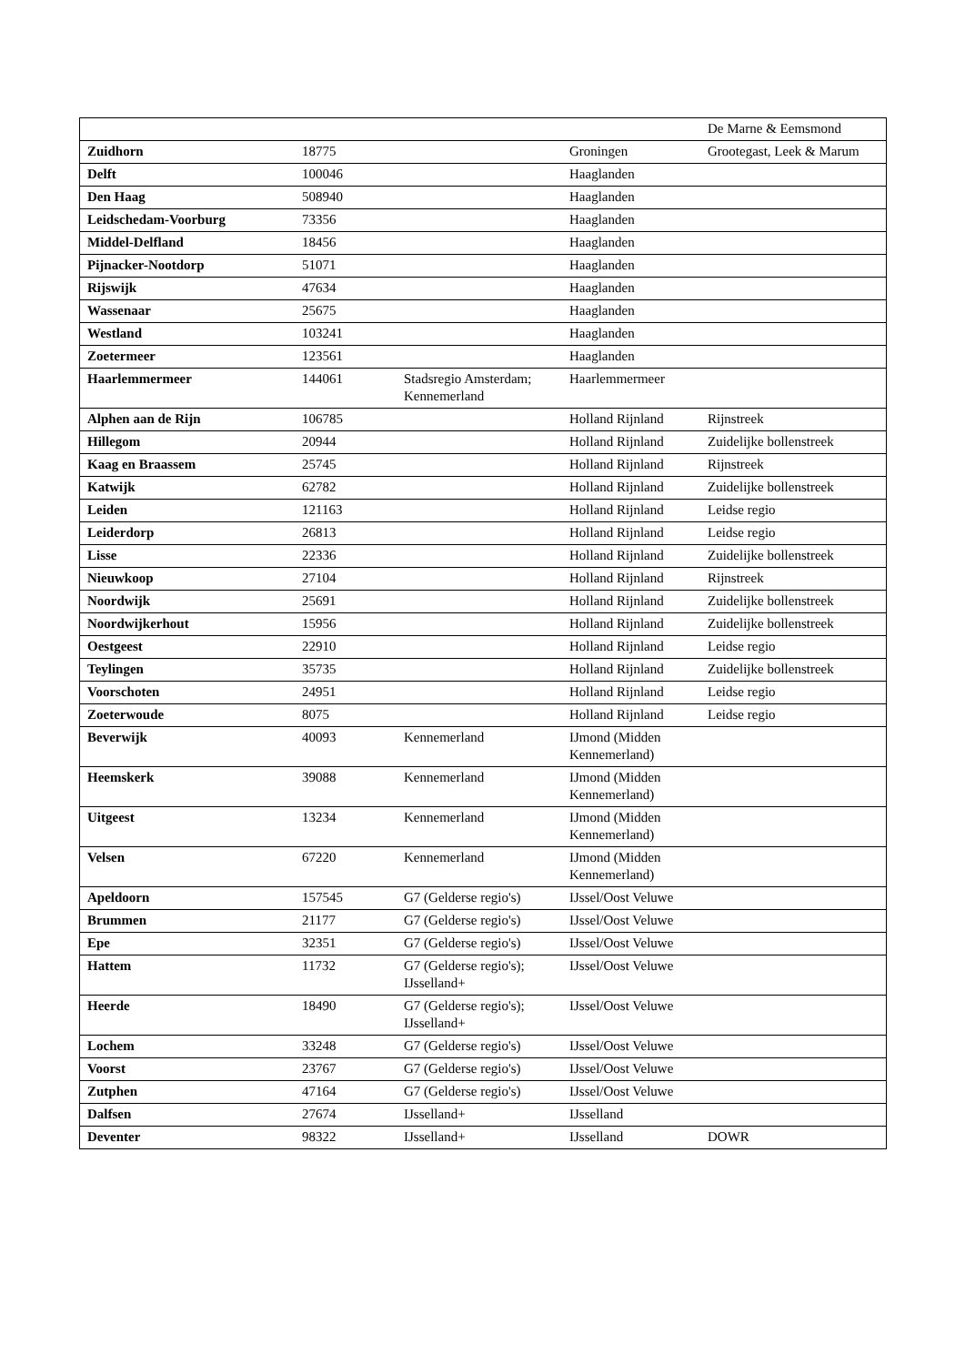| | | | | De Marne & Eemsmond |
| Zuidhorn | 18775 | | Groningen | Grootegast, Leek & Marum |
| Delft | 100046 | | Haaglanden | |
| Den Haag | 508940 | | Haaglanden | |
| Leidschedam-Voorburg | 73356 | | Haaglanden | |
| Middel-Delfland | 18456 | | Haaglanden | |
| Pijnacker-Nootdorp | 51071 | | Haaglanden | |
| Rijswijk | 47634 | | Haaglanden | |
| Wassenaar | 25675 | | Haaglanden | |
| Westland | 103241 | | Haaglanden | |
| Zoetermeer | 123561 | | Haaglanden | |
| Haarlemmermeer | 144061 | Stadsregio Amsterdam; Kennemerland | Haarlemmermeer | |
| Alphen aan de Rijn | 106785 | | Holland Rijnland | Rijnstreek |
| Hillegom | 20944 | | Holland Rijnland | Zuidelijke bollenstreek |
| Kaag en Braassem | 25745 | | Holland Rijnland | Rijnstreek |
| Katwijk | 62782 | | Holland Rijnland | Zuidelijke bollenstreek |
| Leiden | 121163 | | Holland Rijnland | Leidse regio |
| Leiderdorp | 26813 | | Holland Rijnland | Leidse regio |
| Lisse | 22336 | | Holland Rijnland | Zuidelijke bollenstreek |
| Nieuwkoop | 27104 | | Holland Rijnland | Rijnstreek |
| Noordwijk | 25691 | | Holland Rijnland | Zuidelijke bollenstreek |
| Noordwijkerhout | 15956 | | Holland Rijnland | Zuidelijke bollenstreek |
| Oestgeest | 22910 | | Holland Rijnland | Leidse regio |
| Teylingen | 35735 | | Holland Rijnland | Zuidelijke bollenstreek |
| Voorschoten | 24951 | | Holland Rijnland | Leidse regio |
| Zoeterwoude | 8075 | | Holland Rijnland | Leidse regio |
| Beverwijk | 40093 | Kennemerland | IJmond (Midden Kennemerland) | |
| Heemskerk | 39088 | Kennemerland | IJmond (Midden Kennemerland) | |
| Uitgeest | 13234 | Kennemerland | IJmond (Midden Kennemerland) | |
| Velsen | 67220 | Kennemerland | IJmond (Midden Kennemerland) | |
| Apeldoorn | 157545 | G7 (Gelderse regio's) | IJssel/Oost Veluwe | |
| Brummen | 21177 | G7 (Gelderse regio's) | IJssel/Oost Veluwe | |
| Epe | 32351 | G7 (Gelderse regio's) | IJssel/Oost Veluwe | |
| Hattem | 11732 | G7 (Gelderse regio's); IJsselland+ | IJssel/Oost Veluwe | |
| Heerde | 18490 | G7 (Gelderse regio's); IJsselland+ | IJssel/Oost Veluwe | |
| Lochem | 33248 | G7 (Gelderse regio's) | IJssel/Oost Veluwe | |
| Voorst | 23767 | G7 (Gelderse regio's) | IJssel/Oost Veluwe | |
| Zutphen | 47164 | G7 (Gelderse regio's) | IJssel/Oost Veluwe | |
| Dalfsen | 27674 | IJsselland+ | IJsselland | |
| Deventer | 98322 | IJsselland+ | IJsselland | DOWR |